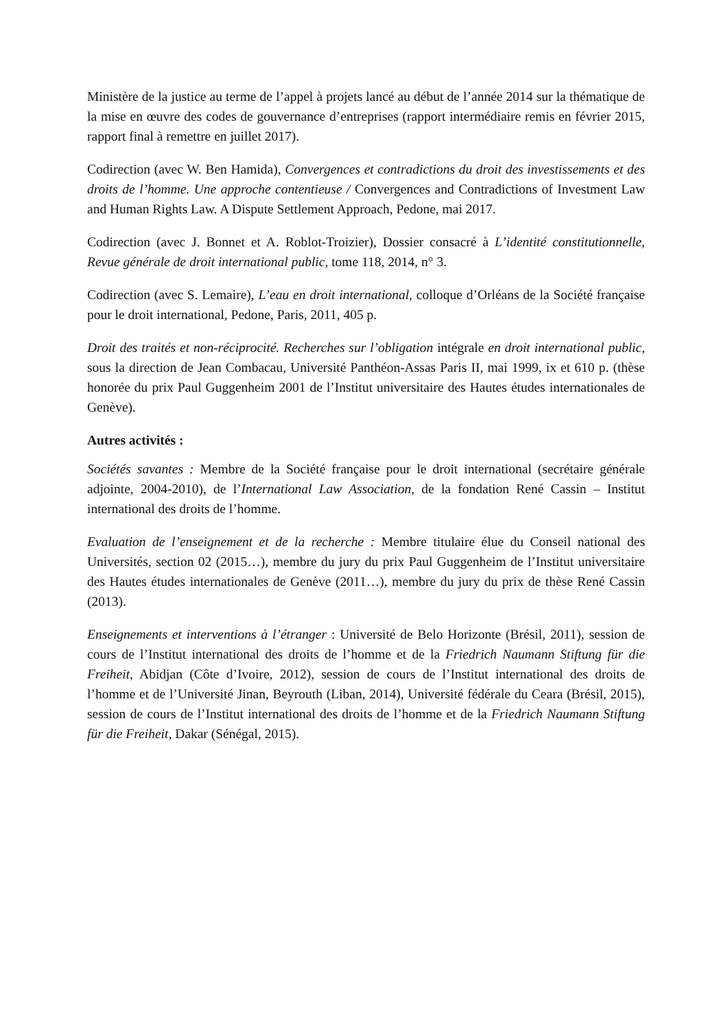Ministère de la justice au terme de l’appel à projets lancé au début de l’année 2014 sur la thématique de la mise en œuvre des codes de gouvernance d’entreprises (rapport intermédiaire remis en février 2015, rapport final à remettre en juillet 2017).
Codirection (avec W. Ben Hamida), Convergences et contradictions du droit des investissements et des droits de l’homme. Une approche contentieuse / Convergences and Contradictions of Investment Law and Human Rights Law. A Dispute Settlement Approach, Pedone, mai 2017.
Codirection (avec J. Bonnet et A. Roblot-Troizier), Dossier consacré à L’identité constitutionnelle, Revue générale de droit international public, tome 118, 2014, n° 3.
Codirection (avec S. Lemaire), L’eau en droit international, colloque d’Orléans de la Société française pour le droit international, Pedone, Paris, 2011, 405 p.
Droit des traités et non-réciprocité. Recherches sur l’obligation intégrale en droit international public, sous la direction de Jean Combacau, Université Panthéon-Assas Paris II, mai 1999, ix et 610 p. (thèse honorée du prix Paul Guggenheim 2001 de l’Institut universitaire des Hautes études internationales de Genève).
Autres activités :
Sociétés savantes : Membre de la Société française pour le droit international (secrétaire générale adjointe, 2004-2010), de l’International Law Association, de la fondation René Cassin – Institut international des droits de l’homme.
Evaluation de l’enseignement et de la recherche : Membre titulaire élue du Conseil national des Universités, section 02 (2015…), membre du jury du prix Paul Guggenheim de l’Institut universitaire des Hautes études internationales de Genève (2011…), membre du jury du prix de thèse René Cassin (2013).
Enseignements et interventions à l’étranger : Université de Belo Horizonte (Brésil, 2011), session de cours de l’Institut international des droits de l’homme et de la Friedrich Naumann Stiftung für die Freiheit, Abidjan (Côte d’Ivoire, 2012), session de cours de l’Institut international des droits de l’homme et de l’Université Jinan, Beyrouth (Liban, 2014), Université fédérale du Ceara (Brésil, 2015), session de cours de l’Institut international des droits de l’homme et de la Friedrich Naumann Stiftung für die Freiheit, Dakar (Sénégal, 2015).